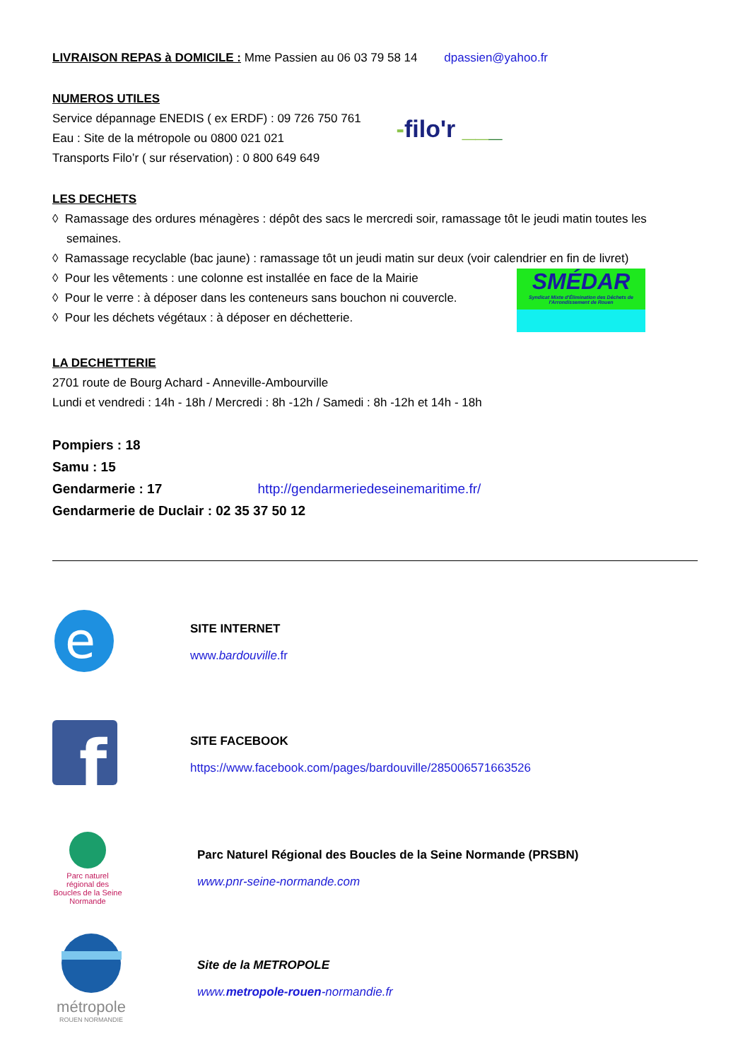LIVRAISON REPAS à DOMICILE : Mme Passien au 06 03 79 58 14 dpassien@yahoo.fr
NUMEROS UTILES
Service dépannage ENEDIS ( ex ERDF) : 09 726 750 761
Eau : Site de la métropole ou 0800 021 021
Transports Filo’r ( sur réservation) : 0 800 649 649
-filo'r ___
LES DECHETS
◊ Ramassage des ordures ménagères : dépôt des sacs le mercredi soir, ramassage tôt le jeudi matin toutes les semaines.
◊ Ramassage recyclable (bac jaune) : ramassage tôt un jeudi matin sur deux (voir calendrier en fin de livret)
◊ Pour les vêtements : une colonne est installée en face de la Mairie
◊ Pour le verre : à déposer dans les conteneurs sans bouchon ni couvercle.
◊ Pour les déchets végétaux : à déposer en déchetterie.
SMÉDAR
Syndicat Mixte d'Élimination des Déchets de l'Arrondissement de Rouen
LA DECHETTERIE
2701 route de Bourg Achard - Anneville-Ambourville
Lundi et vendredi : 14h - 18h / Mercredi : 8h -12h / Samedi : 8h -12h et 14h - 18h
Pompiers : 18
Samu : 15
Gendarmerie : 17 http://gendarmeriedeseinemaritime.fr/
Gendarmerie de Duclair : 02 35 37 50 12
e
SITE INTERNET
www.bardouville.fr
f
SITE FACEBOOK
https://www.facebook.com/pages/bardouville/285006571663526
Parc naturel régional des Boucles de la Seine Normande
Parc Naturel Régional des Boucles de la Seine Normande (PRSBN)
www.pnr-seine-normande.com
métropole
ROUEN NORMANDIE
Site de la METROPOLE
www.metropole-rouen-normandie.fr